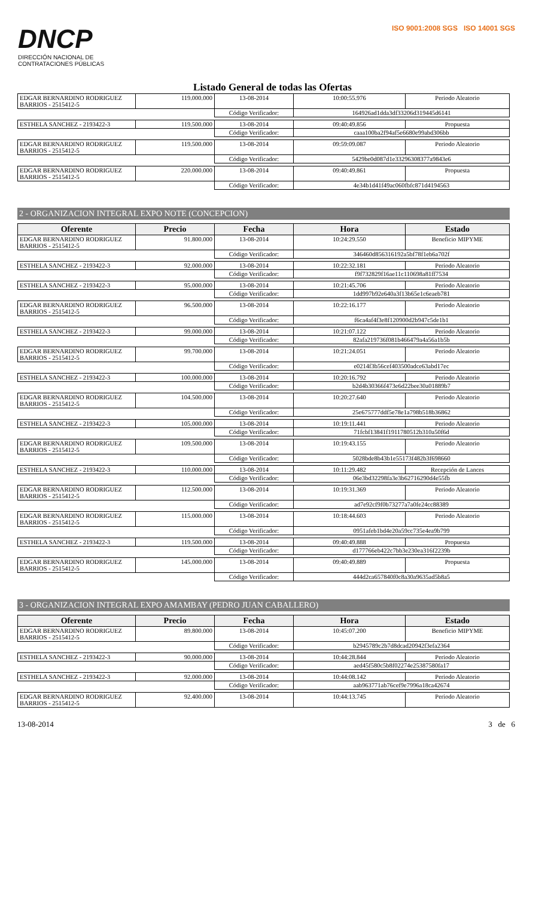DNCP
DIRECCIÓN NACIONAL DE
CONTRATACIONES PÚBLICAS
ISO 9001:2008 SGS ISO 14001 SGS
Listado General de todas las Ofertas
| EDGAR BERNARDINO RODRIGUEZ BARRIOS - 2515412-5 | 119.000.000 | 13-08-2014 | 10:00:55.976 | Periodo Aleatorio |
| | | Código Verificador: | 164926ad1dda3df33206d319445d6141 | |
| ESTHELA SANCHEZ - 2193422-3 | 119.500.000 | 13-08-2014 | 09:40:49.856 | Propuesta |
| | | Código Verificador: | caaa100ba2f94af5e6680e99abd306bb | |
| EDGAR BERNARDINO RODRIGUEZ BARRIOS - 2515412-5 | 119.500.000 | 13-08-2014 | 09:59:09.087 | Periodo Aleatorio |
| | | Código Verificador: | 5429be0d087d1e33296308377a9843e6 | |
| EDGAR BERNARDINO RODRIGUEZ BARRIOS - 2515412-5 | 220.000.000 | 13-08-2014 | 09:40:49.861 | Propuesta |
| | | Código Verificador: | 4e34b1d41f49ac060fbfc871d4194563 | |
2 - ORGANIZACION INTEGRAL EXPO NOTE (CONCEPCION)
| Oferente | Precio | Fecha | Hora | Estado |
| --- | --- | --- | --- | --- |
| EDGAR BERNARDINO RODRIGUEZ BARRIOS - 2515412-5 | 91.800.000 | 13-08-2014 | 10:24:29.550 | Beneficio MIPYME |
| | | Código Verificador: | 346460d856316192a5bf78f1eb6a702f | |
| ESTHELA SANCHEZ - 2193422-3 | 92.000.000 | 13-08-2014 | 10:22:32.181 | Periodo Aleatorio |
| | | Código Verificador: | f9f732829f16ae11c110698a81ff7534 | |
| ESTHELA SANCHEZ - 2193422-3 | 95.000.000 | 13-08-2014 | 10:21:45.706 | Periodo Aleatorio |
| | | Código Verificador: | 1dd997b92e640a3f13b65e1c6eaeb781 | |
| EDGAR BERNARDINO RODRIGUEZ BARRIOS - 2515412-5 | 96.500.000 | 13-08-2014 | 10:22:16.177 | Periodo Aleatorio |
| | | Código Verificador: | f6ca4af4f3e8f120900d2b947c5de1b1 | |
| ESTHELA SANCHEZ - 2193422-3 | 99.000.000 | 13-08-2014 | 10:21:07.122 | Periodo Aleatorio |
| | | Código Verificador: | 82afa219736f081b466479a4a56a1b5b | |
| EDGAR BERNARDINO RODRIGUEZ BARRIOS - 2515412-5 | 99.700.000 | 13-08-2014 | 10:21:24.051 | Periodo Aleatorio |
| | | Código Verificador: | e0214f3b56cef403500adce63abd17ec | |
| ESTHELA SANCHEZ - 2193422-3 | 100.000.000 | 13-08-2014 | 10:20:16.792 | Periodo Aleatorio |
| | | Código Verificador: | b2d4b30366f473e6d22bee30a01889b7 | |
| EDGAR BERNARDINO RODRIGUEZ BARRIOS - 2515412-5 | 104.500.000 | 13-08-2014 | 10:20:27.640 | Periodo Aleatorio |
| | | Código Verificador: | 25e675777ddf5e78e1a798b518b36862 | |
| ESTHELA SANCHEZ - 2193422-3 | 105.000.000 | 13-08-2014 | 10:19:11.441 | Periodo Aleatorio |
| | | Código Verificador: | 71fcbf13841f1911780512b310a50f6d | |
| EDGAR BERNARDINO RODRIGUEZ BARRIOS - 2515412-5 | 109.500.000 | 13-08-2014 | 10:19:43.155 | Periodo Aleatorio |
| | | Código Verificador: | 5028bde8b43b1e55173f482b3f698660 | |
| ESTHELA SANCHEZ - 2193422-3 | 110.000.000 | 13-08-2014 | 10:11:29.482 | Recepción de Lances |
| | | Código Verificador: | 06e3bd32298fa3e3b62716290d4e55fb | |
| EDGAR BERNARDINO RODRIGUEZ BARRIOS - 2515412-5 | 112.500.000 | 13-08-2014 | 10:19:31.369 | Periodo Aleatorio |
| | | Código Verificador: | ad7e92cf9f0b73277a7a0fe24cc88389 | |
| EDGAR BERNARDINO RODRIGUEZ BARRIOS - 2515412-5 | 115.000.000 | 13-08-2014 | 10:18:44.603 | Periodo Aleatorio |
| | | Código Verificador: | 0951afeb1bd4e20a59cc735e4ea9b799 | |
| ESTHELA SANCHEZ - 2193422-3 | 119.500.000 | 13-08-2014 | 09:40:49.888 | Propuesta |
| | | Código Verificador: | d177766eb422c7bb3e230ea316f2239b | |
| EDGAR BERNARDINO RODRIGUEZ BARRIOS - 2515412-5 | 145.000.000 | 13-08-2014 | 09:40:49.889 | Propuesta |
| | | Código Verificador: | 444d2ca657840f0c8a30a9635ad5b8a5 | |
3 - ORGANIZACION INTEGRAL EXPO AMAMBAY (PEDRO JUAN CABALLERO)
| Oferente | Precio | Fecha | Hora | Estado |
| --- | --- | --- | --- | --- |
| EDGAR BERNARDINO RODRIGUEZ BARRIOS - 2515412-5 | 89.800.000 | 13-08-2014 | 10:45:07.200 | Beneficio MIPYME |
| | | Código Verificador: | b2945789c2b7d8dcad20942f3efa2364 | |
| ESTHELA SANCHEZ - 2193422-3 | 90.000.000 | 13-08-2014 | 10:44:28.844 | Periodo Aleatorio |
| | | Código Verificador: | aed45f580c5b8f02274e25387580fa17 | |
| ESTHELA SANCHEZ - 2193422-3 | 92.000.000 | 13-08-2014 | 10:44:08.142 | Periodo Aleatorio |
| | | Código Verificador: | aab963771ab76cef9e7996a18ca42674 | |
| EDGAR BERNARDINO RODRIGUEZ BARRIOS - 2515412-5 | 92.400.000 | 13-08-2014 | 10:44:13.745 | Periodo Aleatorio |
13-08-2014 3 de 6